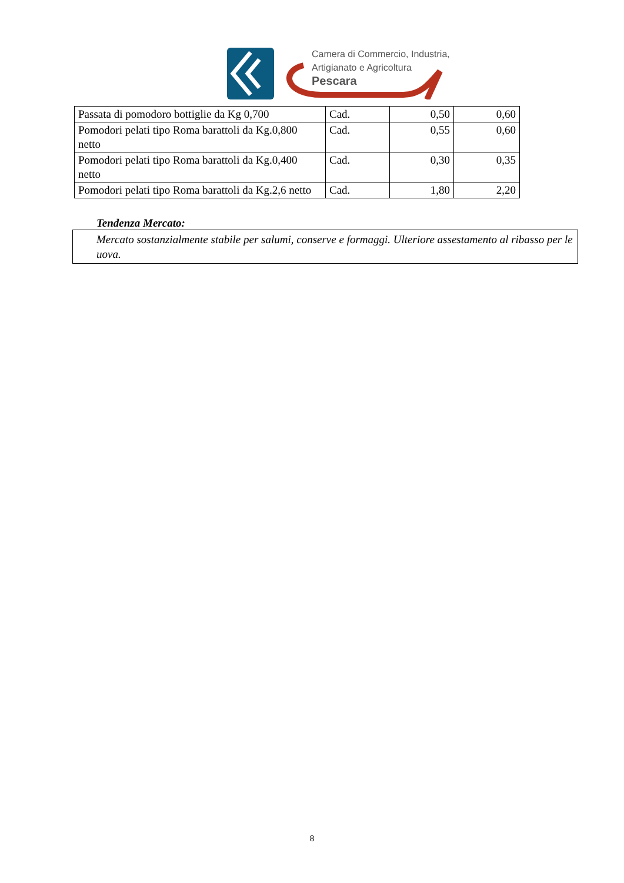Camera di Commercio, Industria,
Artigianato e Agricoltura
Pescara
| Passata di pomodoro bottiglie da Kg 0,700 | Cad. | 0,50 | 0,60 |
| Pomodori pelati tipo Roma barattoli da Kg.0,800 netto | Cad. | 0,55 | 0,60 |
| Pomodori pelati tipo Roma barattoli da Kg.0,400 netto | Cad. | 0,30 | 0,35 |
| Pomodori pelati tipo Roma barattoli da Kg.2,6 netto | Cad. | 1,80 | 2,20 |
Tendenza Mercato:
Mercato sostanzialmente stabile per salumi, conserve e formaggi. Ulteriore assestamento al ribasso per le uova.
8